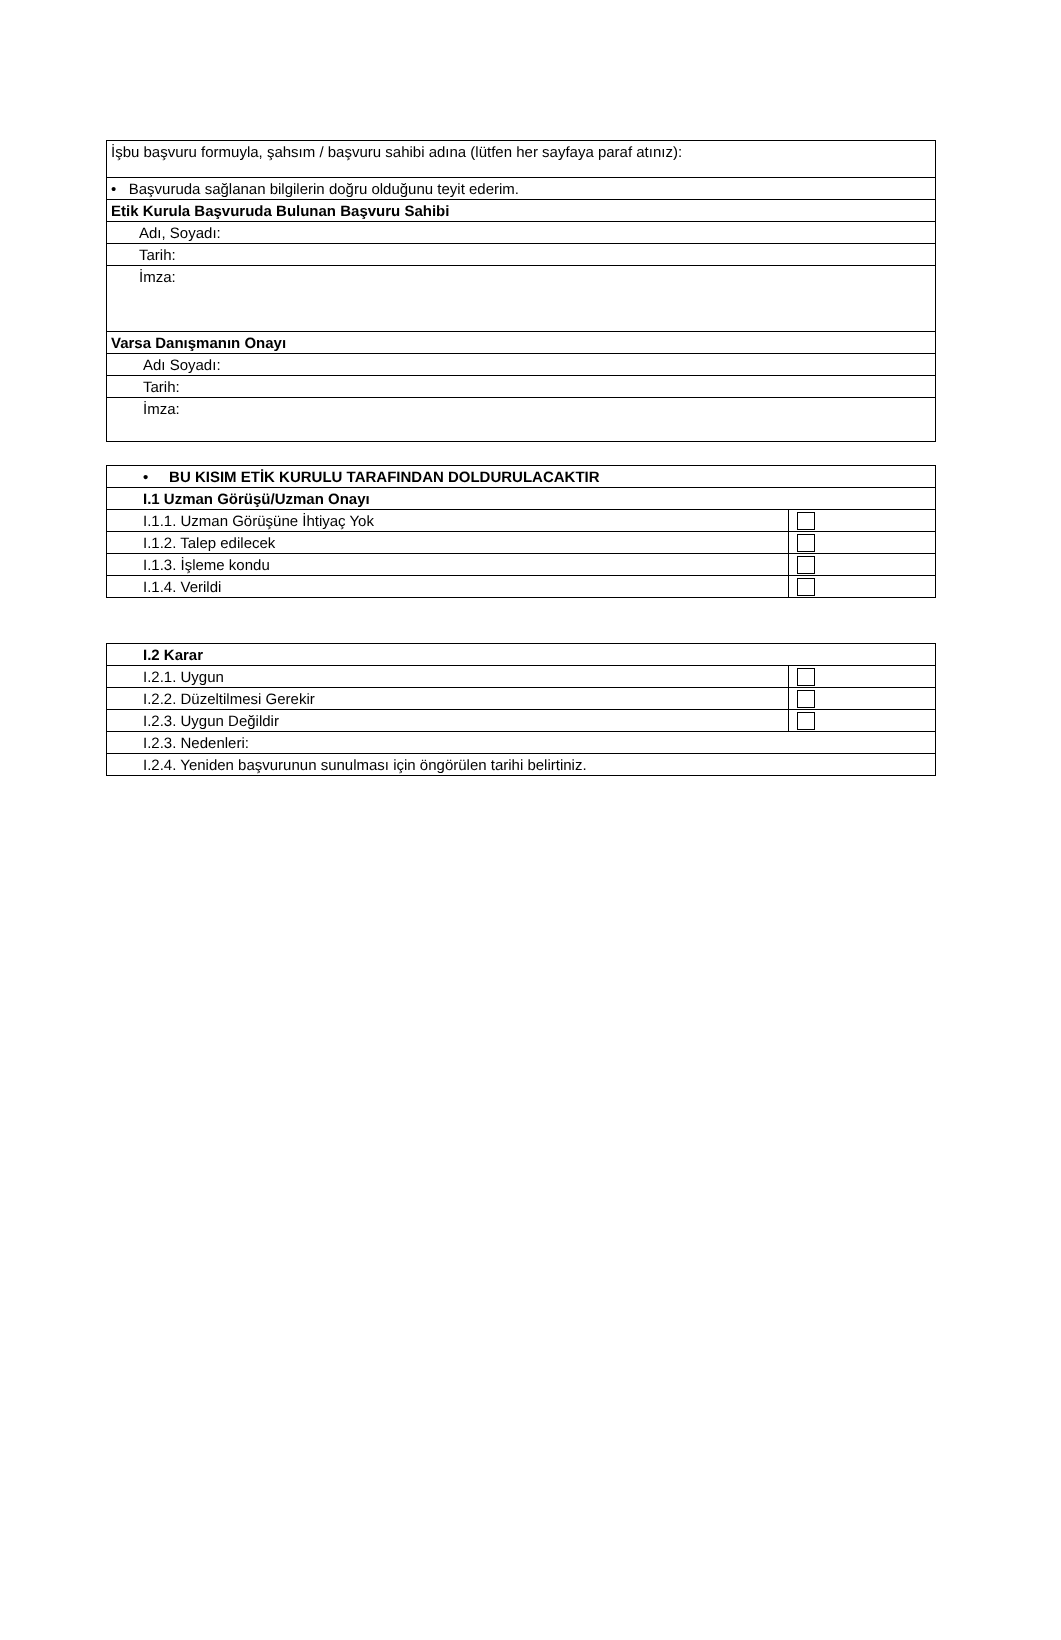| İşbu başvuru formuyla, şahsım / başvuru sahibi adına (lütfen her sayfaya paraf atınız): |
| • Başvuruda sağlanan bilgilerin doğru olduğunu teyit ederim. |
| Etik Kurula Başvuruda Bulunan Başvuru Sahibi |
| Adı, Soyadı: |
| Tarih: |
| İmza: |
| Varsa Danışmanın Onayı |
| Adı Soyadı: |
| Tarih: |
| İmza: |
| • BU KISIM ETİK KURULU TARAFINDAN DOLDURULACAKTIR | |
| I.1 Uzman Görüşü/Uzman Onayı | |
| I.1.1. Uzman Görüşüne İhtiyaç Yok | |
| I.1.2. Talep edilecek | |
| I.1.3. İşleme kondu | |
| I.1.4. Verildi | |
| I.2 Karar | |
| I.2.1. Uygun | |
| I.2.2. Düzeltilmesi Gerekir | |
| I.2.3. Uygun Değildir | |
| I.2.3. Nedenleri: | |
| I.2.4. Yeniden başvurunun sunulması için öngörülen tarihi belirtiniz. | |